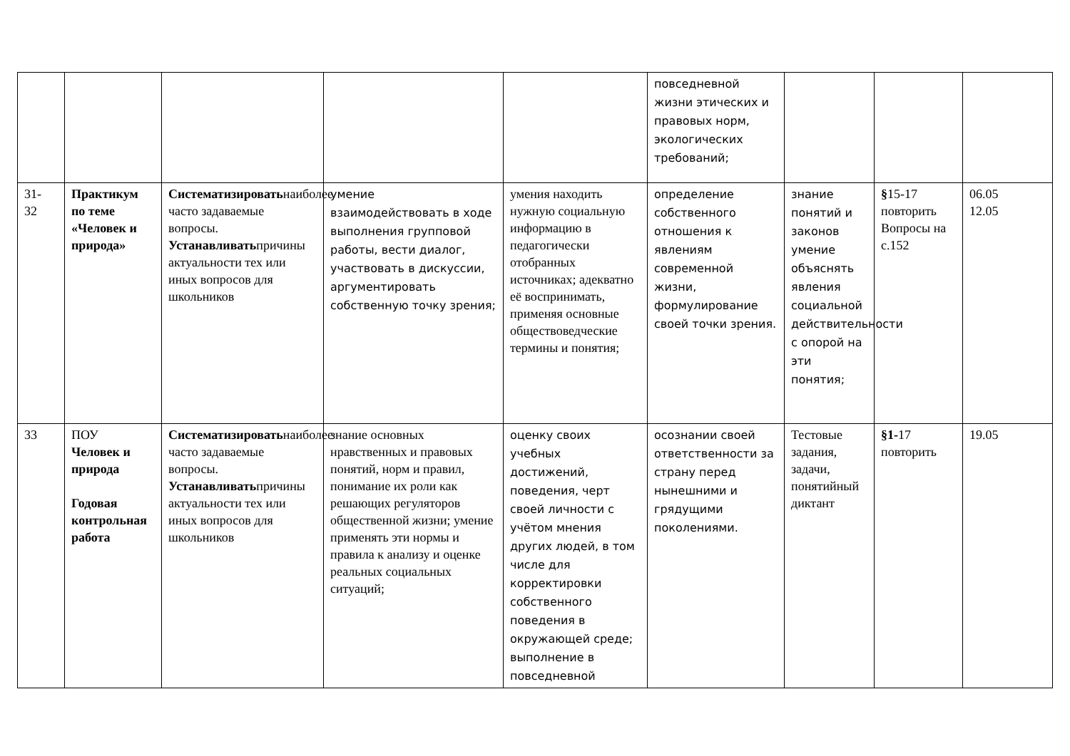| | | | | | повседневной жизни этических и правовых норм, экологических требований; | | | |
| 31- 32 | Практикум по теме «Человек и природа» | Систематизировать наиболее часто задаваемые вопросы. Устанавливать причины актуальности тех или иных вопросов для школьников | умение взаимодействовать в ходе выполнения групповой работы, вести диалог, участвовать в дискуссии, аргументировать собственную точку зрения; | умения находить нужную социальную информацию в педагогически отобранных источниках; адекватно её воспринимать, применяя основные обществоведческие термины и понятия; | определение собственного отношения к явлениям современной жизни, формулирование своей точки зрения. | знание понятий и законов умение объяснять явления социальной действительности с опорой на эти понятия; | § 15-17 повторить Вопросы на с.152 | 06.05 12.05 |
| 33 | ПОУ Человек и природа Годовая контрольная работа | Систематизировать наиболее часто задаваемые вопросы. Устанавливать причины актуальности тех или иных вопросов для школьников | знание основных нравственных и правовых понятий, норм и правил, понимание их роли как решающих регуляторов общественной жизни; умение применять эти нормы и правила к анализу и оценке реальных социальных ситуаций; | оценку своих учебных достижений, поведения, черт своей личности с учётом мнения других людей, в том числе для корректировки собственного поведения в окружающей среде; выполнение в повседневной | осознании своей ответственности за страну перед нынешними и грядущими поколениями. | Тестовые задания, задачи, понятийный диктант | §1- 17 повторить | 19.05 |